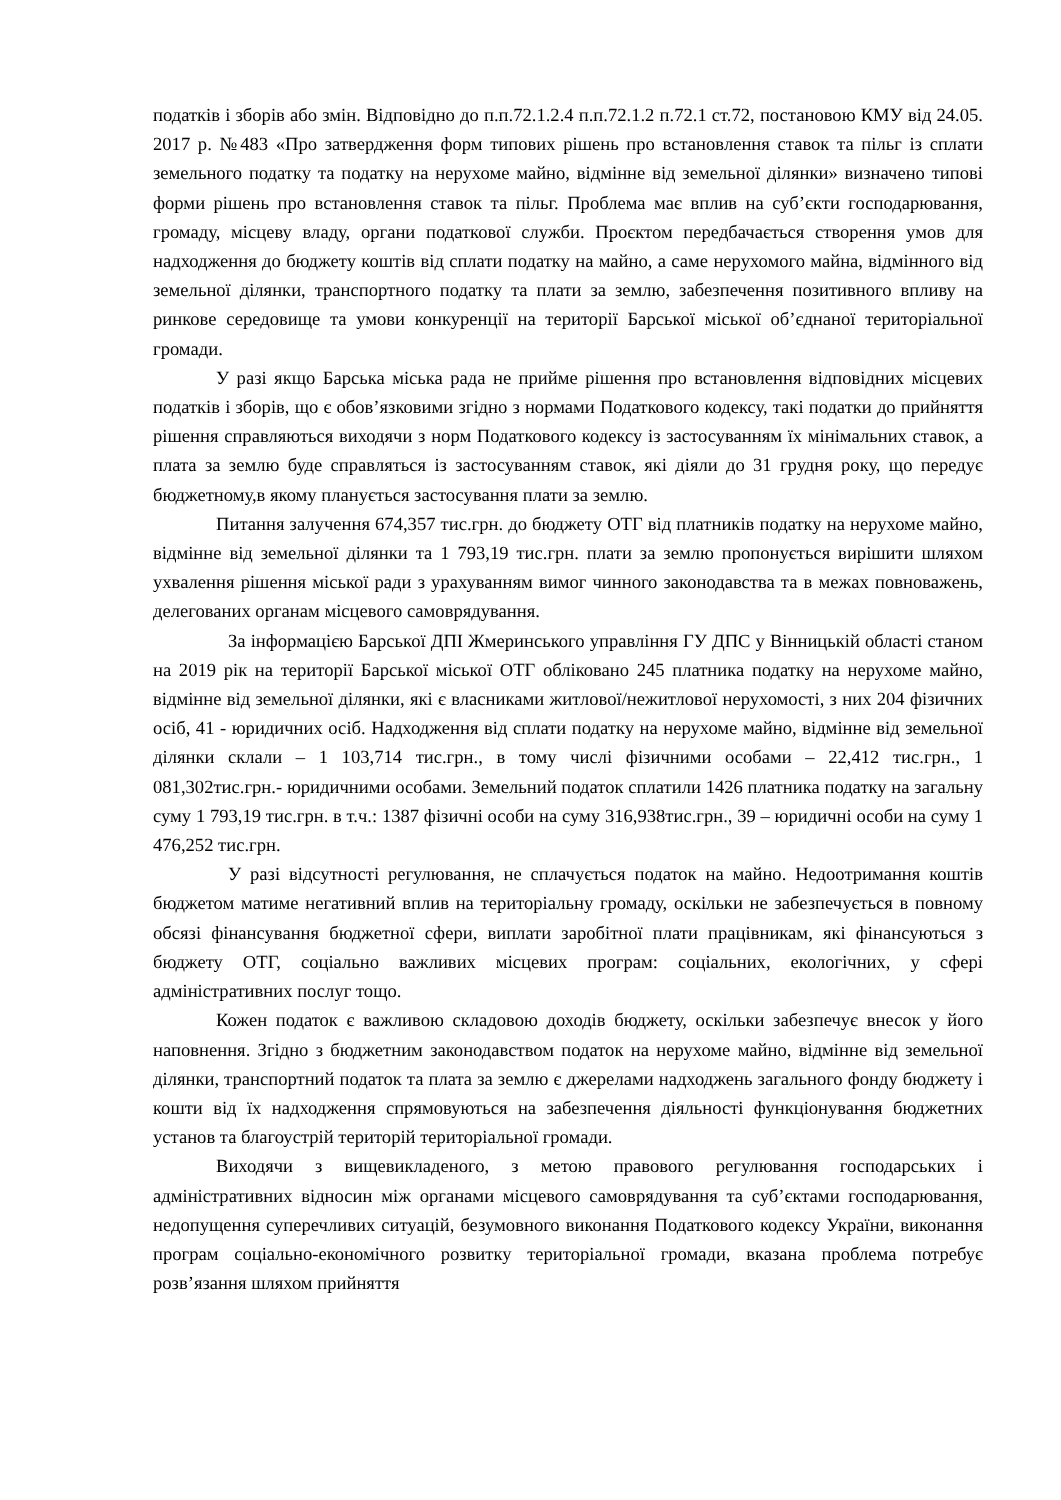податків і зборів або змін. Відповідно до п.п.72.1.2.4 п.п.72.1.2 п.72.1 ст.72, постановою КМУ від 24.05. 2017 р. №483 «Про затвердження форм типових рішень про встановлення ставок та пільг із сплати земельного податку та податку на нерухоме майно, відмінне від земельної ділянки» визначено типові форми рішень про встановлення ставок та пільг. Проблема має вплив на суб’єкти господарювання, громаду, місцеву владу, органи податкової служби. Проєктом передбачається створення умов для надходження до бюджету коштів від сплати податку на майно, а саме нерухомого майна, відмінного від земельної ділянки, транспортного податку та плати за землю, забезпечення позитивного впливу на ринкове середовище та умови конкуренції на території Барської міської об’єднаної територіальної громади.
У разі якщо Барська міська рада не прийме рішення про встановлення відповідних місцевих податків і зборів, що є обов’язковими згідно з нормами Податкового кодексу, такі податки до прийняття рішення справляються виходячи з норм Податкового кодексу із застосуванням їх мінімальних ставок, а плата за землю буде справляться із застосуванням ставок, які діяли до 31 грудня року, що передує бюджетному,в якому планується застосування плати за землю.
Питання залучення 674,357 тис.грн. до бюджету ОТГ від платників податку на нерухоме майно, відмінне від земельної ділянки та 1 793,19 тис.грн. плати за землю пропонується вирішити шляхом ухвалення рішення міської ради з урахуванням вимог чинного законодавства та в межах повноважень, делегованих органам місцевого самоврядування.
За інформацією Барської ДПІ Жмеринського управління ГУ ДПС у Вінницькій області станом на 2019 рік на території Барської міської ОТГ обліковано 245 платника податку на нерухоме майно, відмінне від земельної ділянки, які є власниками житлової/нежитлової нерухомості, з них 204 фізичних осіб, 41 - юридичних осіб. Надходження від сплати податку на нерухоме майно, відмінне від земельної ділянки склали – 1 103,714 тис.грн., в тому числі фізичними особами – 22,412 тис.грн., 1 081,302тис.грн.- юридичними особами. Земельний податок сплатили 1426 платника податку на загальну суму 1 793,19 тис.грн. в т.ч.: 1387 фізичні особи на суму 316,938тис.грн., 39 – юридичні особи на суму 1 476,252 тис.грн.
У разі відсутності регулювання, не сплачується податок на майно. Недоотримання коштів бюджетом матиме негативний вплив на територіальну громаду, оскільки не забезпечується в повному обсязі фінансування бюджетної сфери, виплати заробітної плати працівникам, які фінансуються з бюджету ОТГ, соціально важливих місцевих програм: соціальних, екологічних, у сфері адміністративних послуг тощо.
Кожен податок є важливою складовою доходів бюджету, оскільки забезпечує внесок у його наповнення. Згідно з бюджетним законодавством податок на нерухоме майно, відмінне від земельної ділянки, транспортний податок та плата за землю є джерелами надходжень загального фонду бюджету і кошти від їх надходження спрямовуються на забезпечення діяльності функціонування бюджетних установ та благоустрій територій територіальної громади.
Виходячи з вищевикладеного, з метою правового регулювання господарських і адміністративних відносин між органами місцевого самоврядування та суб’єктами господарювання, недопущення суперечливих ситуацій, безумовного виконання Податкового кодексу України, виконання програм соціально-економічного розвитку територіальної громади, вказана проблема потребує розв’язання шляхом прийняття